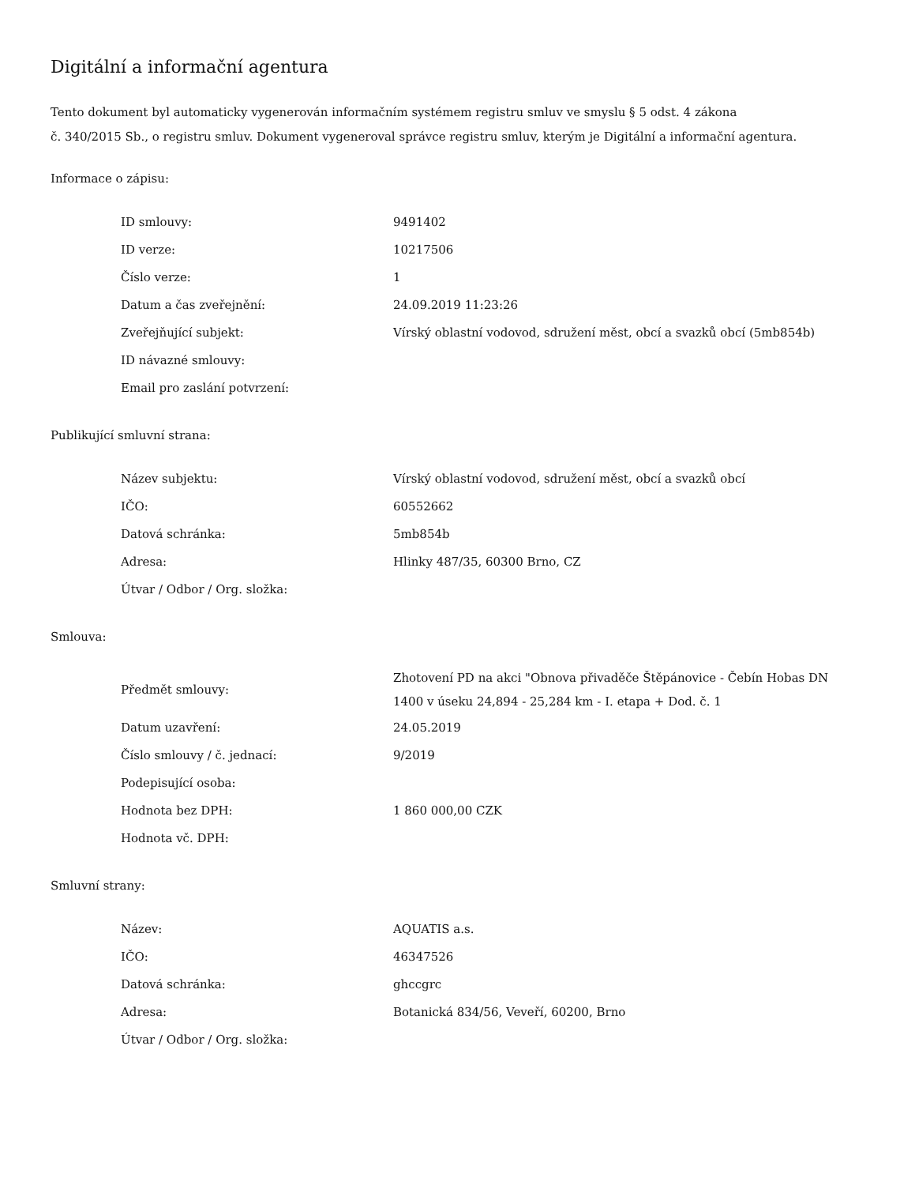Digitální a informační agentura
Tento dokument byl automaticky vygenerován informačním systémem registru smluv ve smyslu § 5 odst. 4 zákona
č. 340/2015 Sb., o registru smluv. Dokument vygeneroval správce registru smluv, kterým je Digitální a informační agentura.
Informace o zápisu:
| ID smlouvy: | 9491402 |
| ID verze: | 10217506 |
| Číslo verze: | 1 |
| Datum a čas zveřejnění: | 24.09.2019 11:23:26 |
| Zveřejňující subjekt: | Vírský oblastní vodovod, sdružení měst, obcí a svazků obcí (5mb854b) |
| ID návazné smlouvy: | |
| Email pro zaslání potvrzení: | |
Publikující smluvní strana:
| Název subjektu: | Vírský oblastní vodovod, sdružení měst, obcí a svazků obcí |
| IČO: | 60552662 |
| Datová schránka: | 5mb854b |
| Adresa: | Hlinky 487/35, 60300 Brno, CZ |
| Útvar / Odbor / Org. složka: | |
Smlouva:
| Předmět smlouvy: | Zhotovení PD na akci "Obnova přivaděče Štěpánovice - Čebín Hobas DN 1400 v úseku 24,894 - 25,284 km - I. etapa + Dod. č. 1 |
| Datum uzavření: | 24.05.2019 |
| Číslo smlouvy / č. jednací: | 9/2019 |
| Podepisující osoba: | |
| Hodnota bez DPH: | 1 860 000,00 CZK |
| Hodnota vč. DPH: | |
Smluvní strany:
| Název: | AQUATIS a.s. |
| IČO: | 46347526 |
| Datová schránka: | ghccgrc |
| Adresa: | Botanická 834/56, Veveří, 60200, Brno |
| Útvar / Odbor / Org. složka: | |